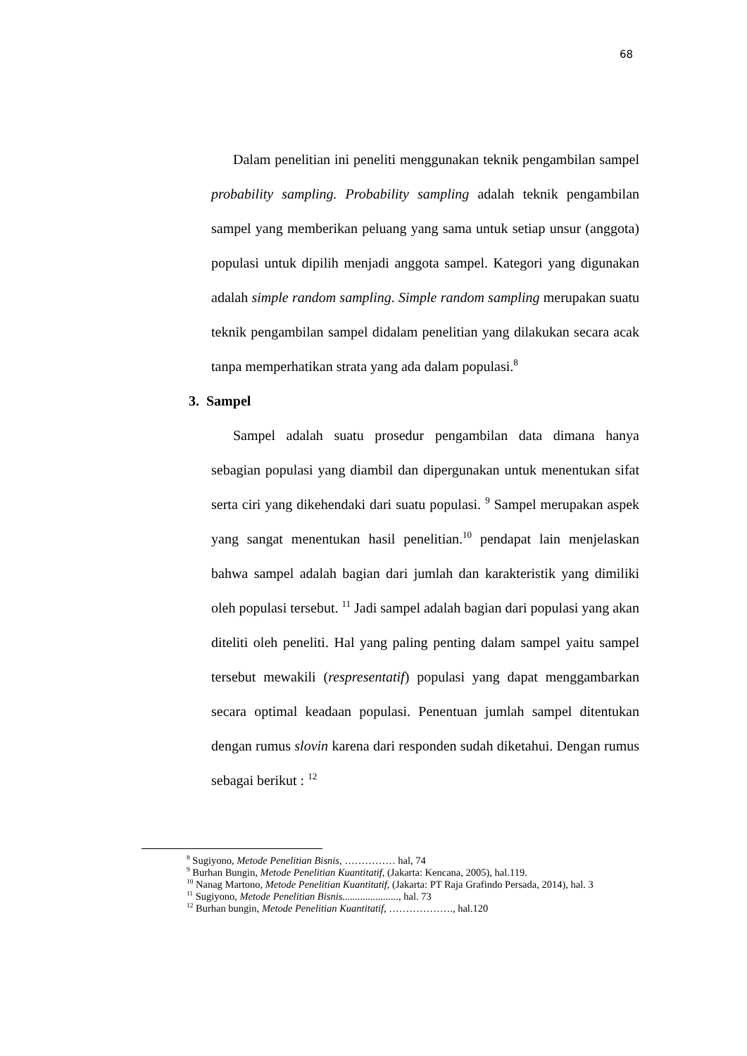68
Dalam penelitian ini peneliti menggunakan teknik pengambilan sampel probability sampling. Probability sampling adalah teknik pengambilan sampel yang memberikan peluang yang sama untuk setiap unsur (anggota) populasi untuk dipilih menjadi anggota sampel. Kategori yang digunakan adalah simple random sampling. Simple random sampling merupakan suatu teknik pengambilan sampel didalam penelitian yang dilakukan secara acak tanpa memperhatikan strata yang ada dalam populasi.<sup>8</sup>
3. Sampel
Sampel adalah suatu prosedur pengambilan data dimana hanya sebagian populasi yang diambil dan dipergunakan untuk menentukan sifat serta ciri yang dikehendaki dari suatu populasi. <sup>9</sup> Sampel merupakan aspek yang sangat menentukan hasil penelitian.<sup>10</sup> pendapat lain menjelaskan bahwa sampel adalah bagian dari jumlah dan karakteristik yang dimiliki oleh populasi tersebut. <sup>11</sup> Jadi sampel adalah bagian dari populasi yang akan diteliti oleh peneliti. Hal yang paling penting dalam sampel yaitu sampel tersebut mewakili (respresentatif) populasi yang dapat menggambarkan secara optimal keadaan populasi. Penentuan jumlah sampel ditentukan dengan rumus slovin karena dari responden sudah diketahui. Dengan rumus sebagai berikut : <sup>12</sup>
<sup>8</sup> Sugiyono, Metode Penelitian Bisnis, …………… hal, 74
<sup>9</sup> Burhan Bungin, Metode Penelitian Kuantitatif, (Jakarta: Kencana, 2005), hal.119.
<sup>10</sup> Nanag Martono, Metode Penelitian Kuantitatif, (Jakarta: PT Raja Grafindo Persada, 2014), hal. 3
<sup>11</sup> Sugiyono, Metode Penelitian Bisnis......................, hal. 73
<sup>12</sup> Burhan bungin, Metode Penelitian Kuantitatif, ………………., hal.120